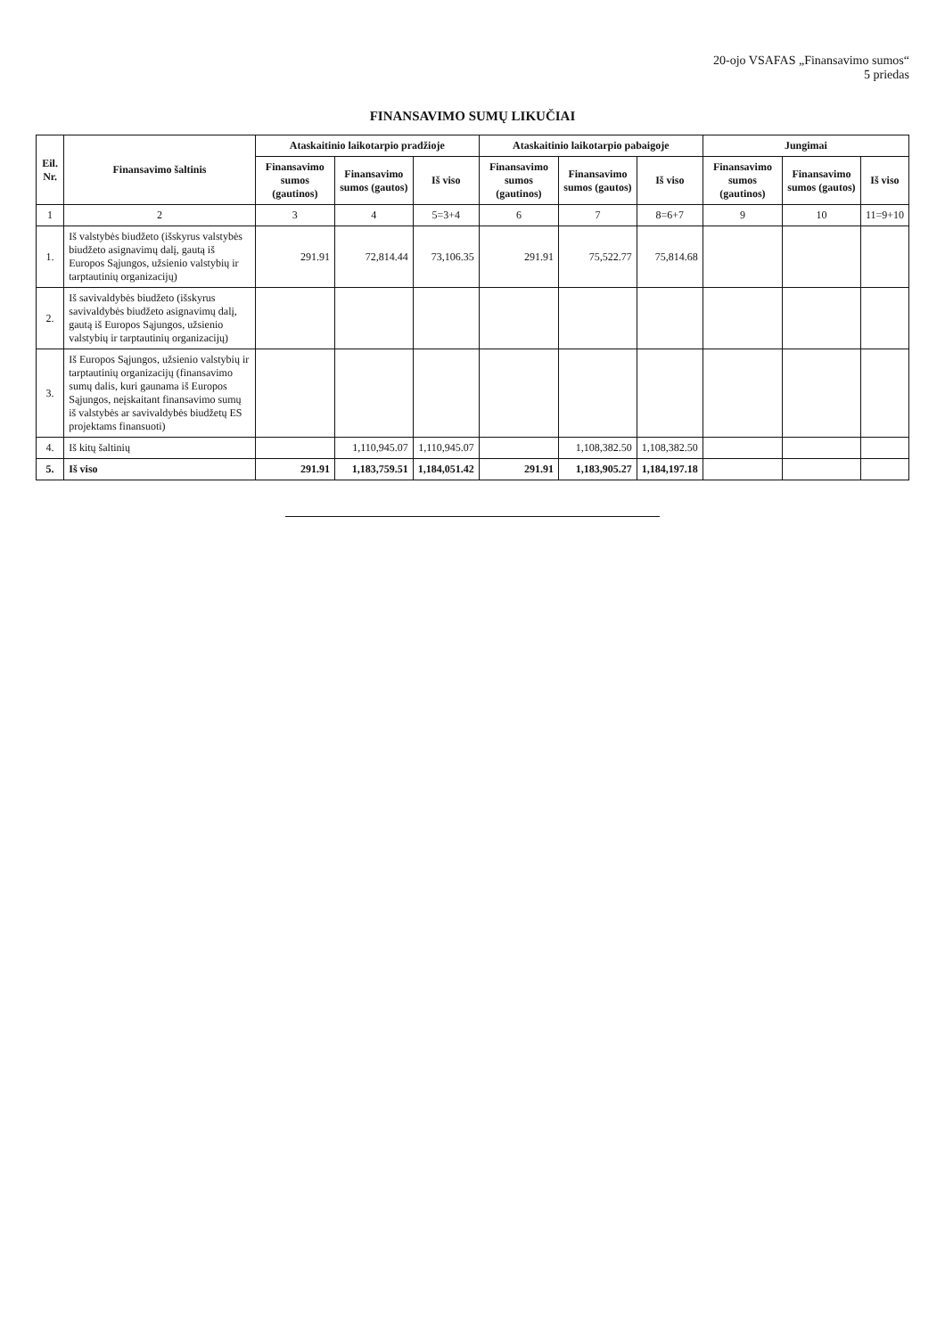20-ojo VSAFAS „Finansavimo sumos“
5 priedas
FINANSAVIMO SUMŲ LIKUČIAI
| Eil. Nr. | Finansavimo šaltinis | Ataskaitinio laikotarpio pradžioje | | | Ataskaitinio laikotarpio pabaigoje | | | Jungimai | | |
| --- | --- | --- | --- | --- | --- | --- | --- | --- | --- | --- |
| | | Finansavimo sumos (gautinos) | Finansavimo sumos (gautos) | Iš viso | Finansavimo sumos (gautinos) | Finansavimo sumos (gautos) | Iš viso | Finansavimo sumos (gautinos) | Finansavimo sumos (gautos) | Iš viso |
| 1 | 2 | 3 | 4 | 5=3+4 | 6 | 7 | 8=6+7 | 9 | 10 | 11=9+10 |
| 1. | Iš valstybės biudžeto (išskyrus valstybės biudžeto asignavimų dalį, gautą iš Europos Sąjungos, užsienio valstybių ir tarptautinių organizacijų) | 291.91 | 72,814.44 | 73,106.35 | 291.91 | 75,522.77 | 75,814.68 | | | |
| 2. | Iš savivaldybės biudžeto (išskyrus savivaldybės biudžeto asignavimų dalį, gautą iš Europos Sąjungos, užsienio valstybių ir tarptautinių organizacijų) | | | | | | | | | |
| 3. | Iš Europos Sąjungos, užsienio valstybių ir tarptautinių organizacijų (finansavimo sumų dalis, kuri gaunama iš Europos Sąjungos, neįskaitant finansavimo sumų iš valstybės ar savivaldybės biudžetų ES projektams finansuoti) | | | | | | | | | |
| 4. | Iš kitų šaltinių | | 1,110,945.07 | 1,110,945.07 | | 1,108,382.50 | 1,108,382.50 | | | |
| 5. | Iš viso | 291.91 | 1,183,759.51 | 1,184,051.42 | 291.91 | 1,183,905.27 | 1,184,197.18 | | | |